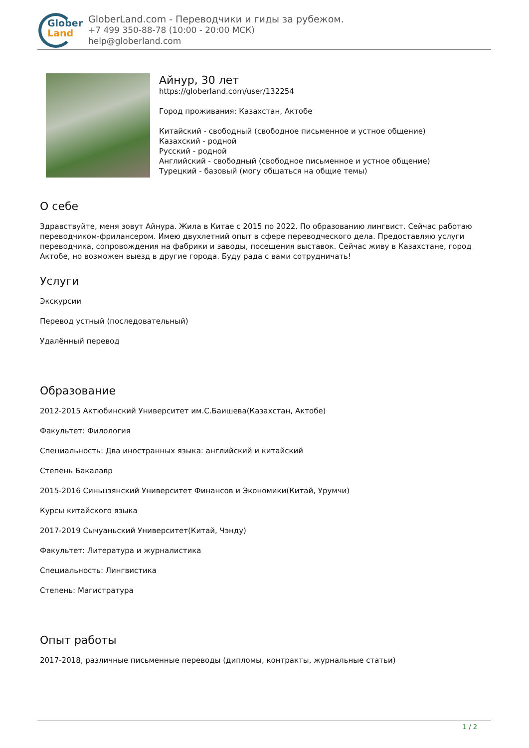Glober
Land
GloberLand.com - Переводчики и гиды за рубежом.
+7 499 350-88-78 (10:00 - 20:00 МСК)
help@globerland.com
Айнур, 30 лет
https://globerland.com/user/132254
Город проживания: Казахстан, Актобе
Китайский - свободный (свободное письменное и устное общение)
Казахский - родной
Русский - родной
Английский - свободный (свободное письменное и устное общение)
Турецкий - базовый (могу общаться на общие темы)
О себе
Здравствуйте, меня зовут Айнура. Жила в Китае с 2015 по 2022. По образованию лингвист. Сейчас работаю переводчиком-фрилансером. Имею двухлетний опыт в сфере переводческого дела. Предоставляю услуги переводчика, сопровождения на фабрики и заводы, посещения выставок. Сейчас живу в Казахстане, город Актобе, но возможен выезд в другие города. Буду рада с вами сотрудничать!
Услуги
Экскурсии
Перевод устный (последовательный)
Удалённый перевод
Образование
2012-2015 Актюбинский Университет им.С.Баишева(Казахстан, Актобе)
Факультет: Филология
Специальность: Два иностранных языка: английский и китайский
Степень Бакалавр
2015-2016 Синьцзянский Университет Финансов и Экономики(Китай, Урумчи)
Курсы китайского языка
2017-2019 Сычуаньский Университет(Китай, Чэнду)
Факультет: Литература и журналистика
Специальность: Лингвистика
Степень: Магистратура
Опыт работы
2017-2018, различные письменные переводы (дипломы, контракты, журнальные статьи)
1 / 2